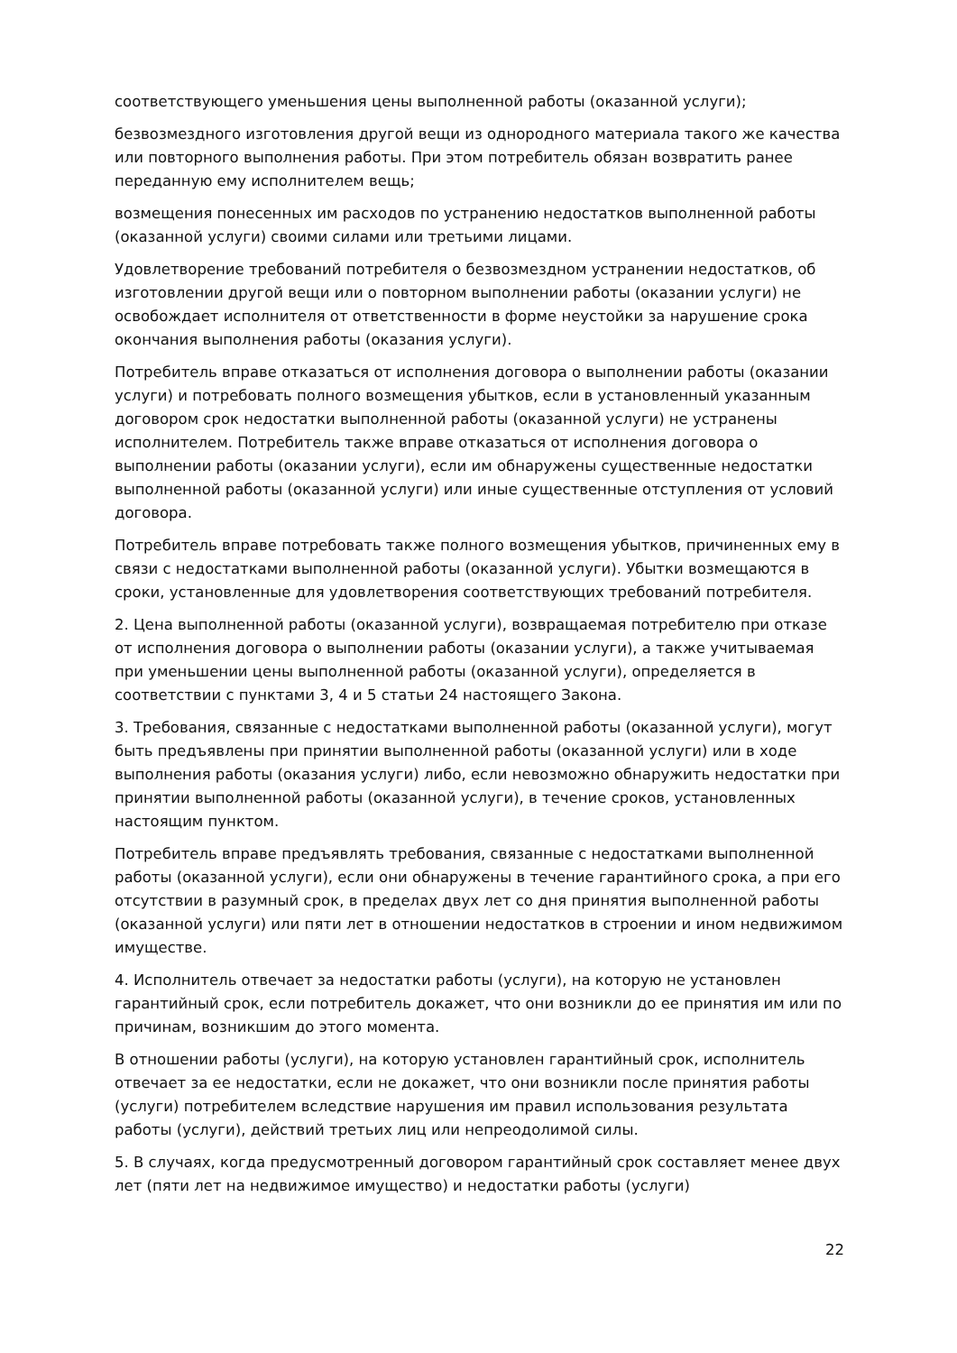соответствующего уменьшения цены выполненной работы (оказанной услуги);
безвозмездного изготовления другой вещи из однородного материала такого же качества или повторного выполнения работы. При этом потребитель обязан возвратить ранее переданную ему исполнителем вещь;
возмещения понесенных им расходов по устранению недостатков выполненной работы (оказанной услуги) своими силами или третьими лицами.
Удовлетворение требований потребителя о безвозмездном устранении недостатков, об изготовлении другой вещи или о повторном выполнении работы (оказании услуги) не освобождает исполнителя от ответственности в форме неустойки за нарушение срока окончания выполнения работы (оказания услуги).
Потребитель вправе отказаться от исполнения договора о выполнении работы (оказании услуги) и потребовать полного возмещения убытков, если в установленный указанным договором срок недостатки выполненной работы (оказанной услуги) не устранены исполнителем. Потребитель также вправе отказаться от исполнения договора о выполнении работы (оказании услуги), если им обнаружены существенные недостатки выполненной работы (оказанной услуги) или иные существенные отступления от условий договора.
Потребитель вправе потребовать также полного возмещения убытков, причиненных ему в связи с недостатками выполненной работы (оказанной услуги). Убытки возмещаются в сроки, установленные для удовлетворения соответствующих требований потребителя.
2. Цена выполненной работы (оказанной услуги), возвращаемая потребителю при отказе от исполнения договора о выполнении работы (оказании услуги), а также учитываемая при уменьшении цены выполненной работы (оказанной услуги), определяется в соответствии с пунктами 3, 4 и 5 статьи 24 настоящего Закона.
3. Требования, связанные с недостатками выполненной работы (оказанной услуги), могут быть предъявлены при принятии выполненной работы (оказанной услуги) или в ходе выполнения работы (оказания услуги) либо, если невозможно обнаружить недостатки при принятии выполненной работы (оказанной услуги), в течение сроков, установленных настоящим пунктом.
Потребитель вправе предъявлять требования, связанные с недостатками выполненной работы (оказанной услуги), если они обнаружены в течение гарантийного срока, а при его отсутствии в разумный срок, в пределах двух лет со дня принятия выполненной работы (оказанной услуги) или пяти лет в отношении недостатков в строении и ином недвижимом имуществе.
4. Исполнитель отвечает за недостатки работы (услуги), на которую не установлен гарантийный срок, если потребитель докажет, что они возникли до ее принятия им или по причинам, возникшим до этого момента.
В отношении работы (услуги), на которую установлен гарантийный срок, исполнитель отвечает за ее недостатки, если не докажет, что они возникли после принятия работы (услуги) потребителем вследствие нарушения им правил использования результата работы (услуги), действий третьих лиц или непреодолимой силы.
5. В случаях, когда предусмотренный договором гарантийный срок составляет менее двух лет (пяти лет на недвижимое имущество) и недостатки работы (услуги)
22